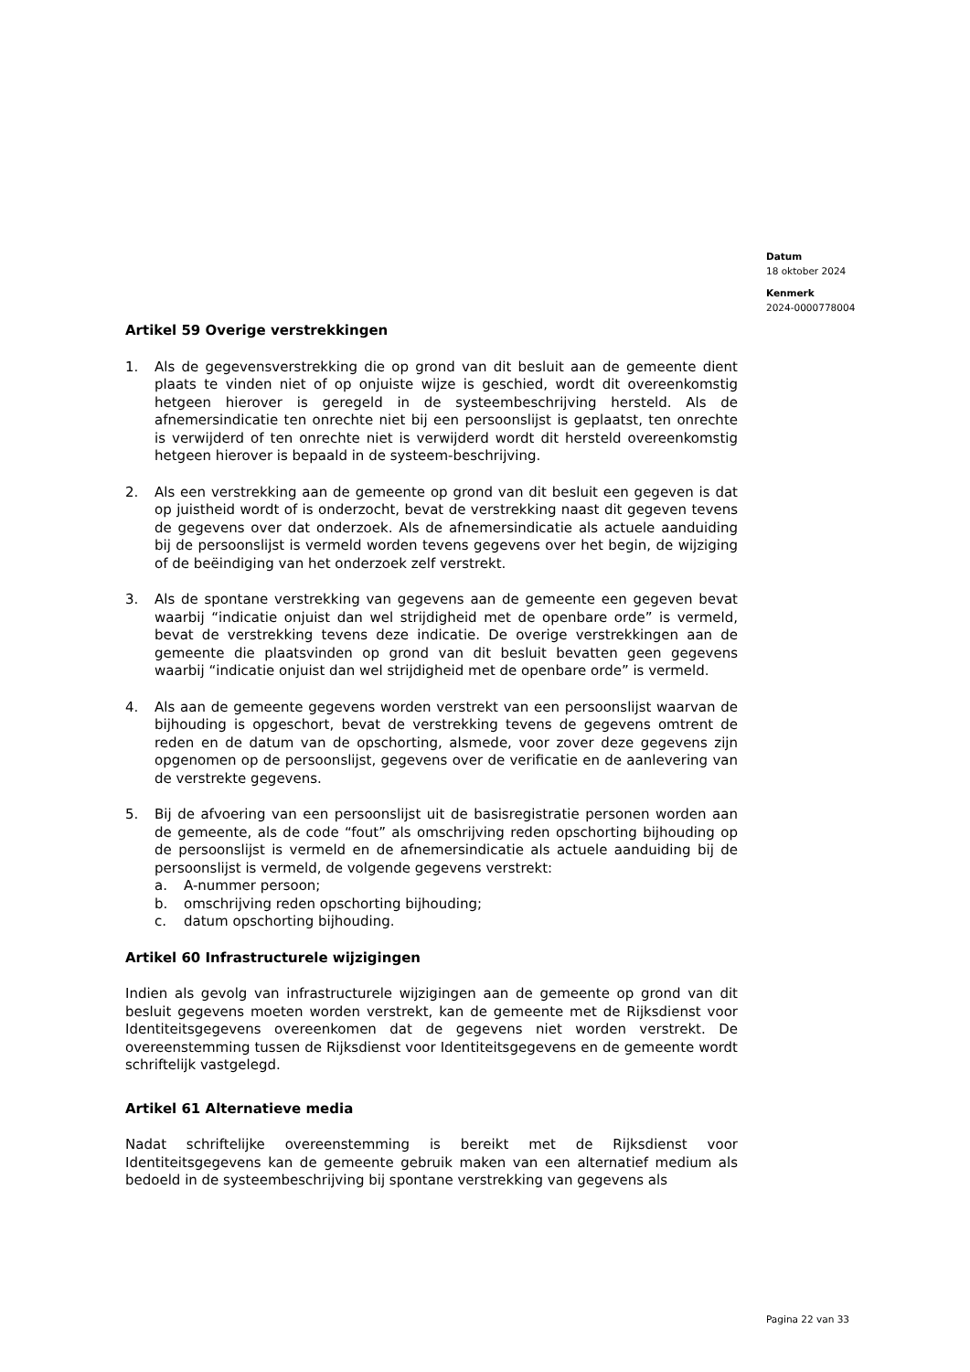Datum
18 oktober 2024
Kenmerk
2024-0000778004
Artikel 59 Overige verstrekkingen
1. Als de gegevensverstrekking die op grond van dit besluit aan de gemeente dient plaats te vinden niet of op onjuiste wijze is geschied, wordt dit overeenkomstig hetgeen hierover is geregeld in de systeembeschrijving hersteld. Als de afnemersindicatie ten onrechte niet bij een persoonslijst is geplaatst, ten onrechte is verwijderd of ten onrechte niet is verwijderd wordt dit hersteld overeenkomstig hetgeen hierover is bepaald in de systeem-beschrijving.
2. Als een verstrekking aan de gemeente op grond van dit besluit een gegeven is dat op juistheid wordt of is onderzocht, bevat de verstrekking naast dit gegeven tevens de gegevens over dat onderzoek. Als de afnemersindicatie als actuele aanduiding bij de persoonslijst is vermeld worden tevens gegevens over het begin, de wijziging of de beëindiging van het onderzoek zelf verstrekt.
3. Als de spontane verstrekking van gegevens aan de gemeente een gegeven bevat waarbij “indicatie onjuist dan wel strijdigheid met de openbare orde” is vermeld, bevat de verstrekking tevens deze indicatie. De overige verstrekkingen aan de gemeente die plaatsvinden op grond van dit besluit bevatten geen gegevens waarbij “indicatie onjuist dan wel strijdigheid met de openbare orde” is vermeld.
4. Als aan de gemeente gegevens worden verstrekt van een persoonslijst waarvan de bijhouding is opgeschort, bevat de verstrekking tevens de gegevens omtrent de reden en de datum van de opschorting, alsmede, voor zover deze gegevens zijn opgenomen op de persoonslijst, gegevens over de verificatie en de aanlevering van de verstrekte gegevens.
5. Bij de afvoering van een persoonslijst uit de basisregistratie personen worden aan de gemeente, als de code “fout” als omschrijving reden opschorting bijhouding op de persoonslijst is vermeld en de afnemersindicatie als actuele aanduiding bij de persoonslijst is vermeld, de volgende gegevens verstrekt:
a. A-nummer persoon;
b. omschrijving reden opschorting bijhouding;
c. datum opschorting bijhouding.
Artikel 60 Infrastructurele wijzigingen
Indien als gevolg van infrastructurele wijzigingen aan de gemeente op grond van dit besluit gegevens moeten worden verstrekt, kan de gemeente met de Rijksdienst voor Identiteitsgegevens overeenkomen dat de gegevens niet worden verstrekt. De overeenstemming tussen de Rijksdienst voor Identiteitsgegevens en de gemeente wordt schriftelijk vastgelegd.
Artikel 61 Alternatieve media
Nadat schriftelijke overeenstemming is bereikt met de Rijksdienst voor Identiteitsgegevens kan de gemeente gebruik maken van een alternatief medium als bedoeld in de systeembeschrijving bij spontane verstrekking van gegevens als
Pagina 22 van 33